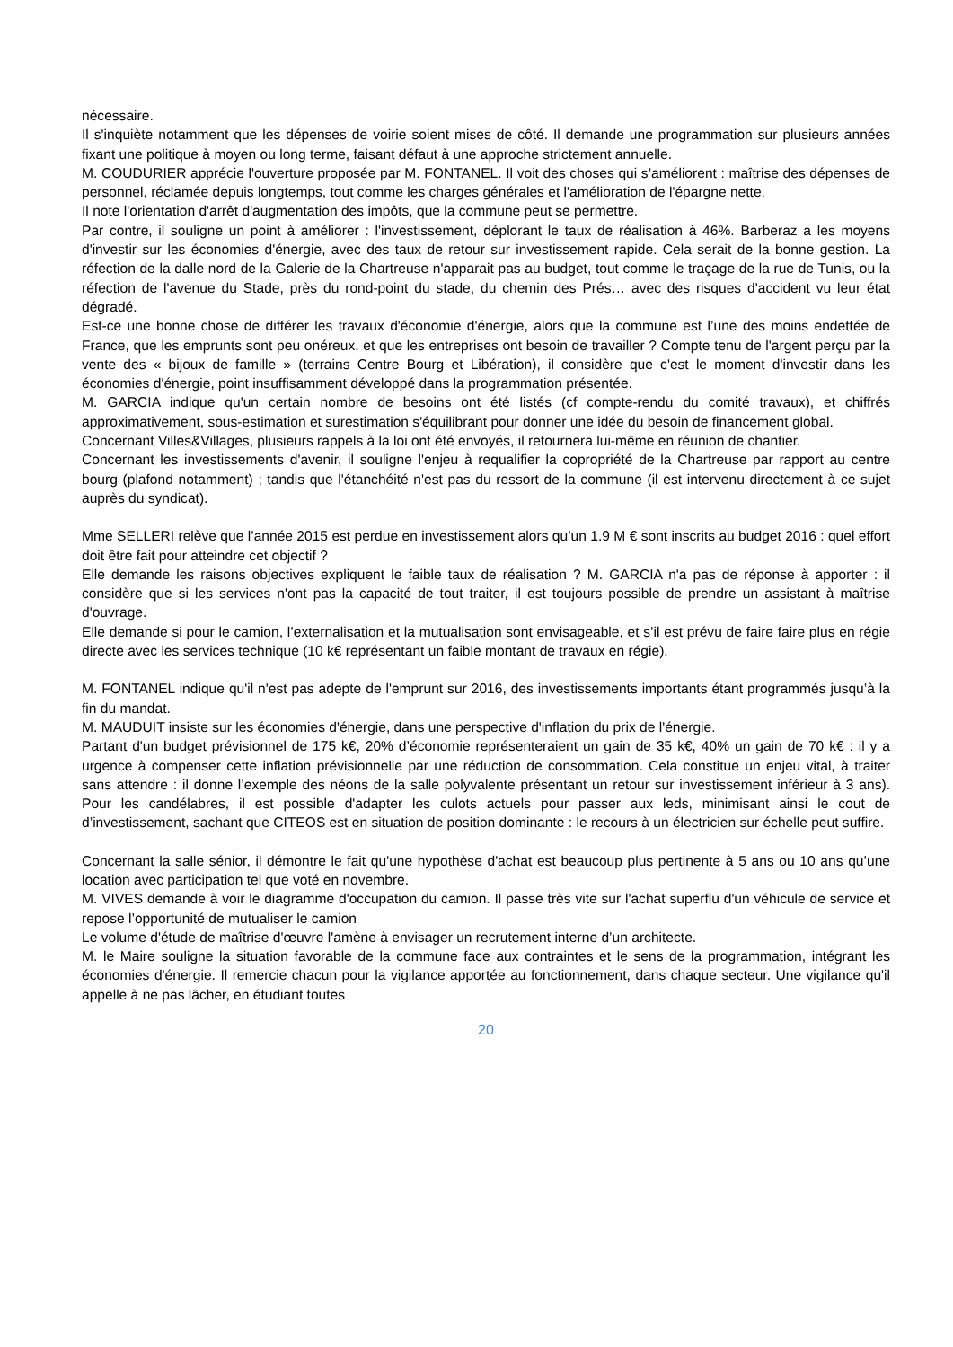nécessaire.
Il s'inquiète notamment que les dépenses de voirie soient mises de côté. Il demande une programmation sur plusieurs années fixant une politique à moyen ou long terme, faisant défaut à une approche strictement annuelle.
M. COUDURIER apprécie l'ouverture proposée par M. FONTANEL. Il voit des choses qui s’améliorent : maîtrise des dépenses de personnel, réclamée depuis longtemps, tout comme les charges générales et l'amélioration de l'épargne nette.
Il note l'orientation d'arrêt d'augmentation des impôts, que la commune peut se permettre.
Par contre, il souligne un point à améliorer : l'investissement, déplorant le taux de réalisation à 46%. Barberaz a les moyens d'investir sur les économies d'énergie, avec des taux de retour sur investissement rapide. Cela serait de la bonne gestion. La réfection de la dalle nord de la Galerie de la Chartreuse n'apparait pas au budget, tout comme le traçage de la rue de Tunis, ou la réfection de l'avenue du Stade, près du rond-point du stade, du chemin des Prés… avec des risques d'accident vu leur état dégradé.
Est-ce une bonne chose de différer les travaux d'économie d'énergie, alors que la commune est l’une des moins endettée de France, que les emprunts sont peu onéreux, et que les entreprises ont besoin de travailler ? Compte tenu de l'argent perçu par la vente des « bijoux de famille » (terrains Centre Bourg et Libération), il considère que c'est le moment d'investir dans les économies d'énergie, point insuffisamment développé dans la programmation présentée.
M. GARCIA indique qu'un certain nombre de besoins ont été listés (cf compte-rendu du comité travaux), et chiffrés approximativement, sous-estimation et surestimation s'équilibrant pour donner une idée du besoin de financement global.
Concernant Villes&Villages, plusieurs rappels à la loi ont été envoyés, il retournera lui-même en réunion de chantier.
Concernant les investissements d'avenir, il souligne l'enjeu à requalifier la copropriété de la Chartreuse par rapport au centre bourg (plafond notamment) ; tandis que l'étanchéité n'est pas du ressort de la commune (il est intervenu directement à ce sujet auprès du syndicat).
Mme SELLERI relève que l’année 2015 est perdue en investissement alors qu’un 1.9 M € sont inscrits au budget 2016 : quel effort doit être fait pour atteindre cet objectif ?
Elle demande les raisons objectives expliquent le faible taux de réalisation ? M. GARCIA n'a pas de réponse à apporter : il considère que si les services n'ont pas la capacité de tout traiter, il est toujours possible de prendre un assistant à maîtrise d'ouvrage.
Elle demande si pour le camion, l’externalisation et la mutualisation sont envisageable, et s’il est prévu de faire faire plus en régie directe avec les services technique (10 k€ représentant un faible montant de travaux en régie).
M. FONTANEL indique qu'il n'est pas adepte de l'emprunt sur 2016, des investissements importants étant programmés jusqu’à la fin du mandat.
M. MAUDUIT insiste sur les économies d'énergie, dans une perspective d'inflation du prix de l'énergie.
Partant d'un budget prévisionnel de 175 k€, 20% d’économie représenteraient un gain de 35 k€, 40% un gain de 70 k€ : il y a urgence à compenser cette inflation prévisionnelle par une réduction de consommation. Cela constitue un enjeu vital, à traiter sans attendre : il donne l’exemple des néons de la salle polyvalente présentant un retour sur investissement inférieur à 3 ans). Pour les candélabres, il est possible d'adapter les culots actuels pour passer aux leds, minimisant ainsi le cout de d’investissement, sachant que CITEOS est en situation de position dominante : le recours à un électricien sur échelle peut suffire.
Concernant la salle sénior, il démontre le fait qu'une hypothèse d'achat est beaucoup plus pertinente à 5 ans ou 10 ans qu’une location avec participation tel que voté en novembre.
M. VIVES demande à voir le diagramme d'occupation du camion. Il passe très vite sur l'achat superflu d'un véhicule de service et repose l’opportunité de mutualiser le camion
Le volume d'étude de maîtrise d'œuvre l'amène à envisager un recrutement interne d’un architecte.
M. le Maire souligne la situation favorable de la commune face aux contraintes et le sens de la programmation, intégrant les économies d'énergie. Il remercie chacun pour la vigilance apportée au fonctionnement, dans chaque secteur. Une vigilance qu'il appelle à ne pas lâcher, en étudiant toutes
20